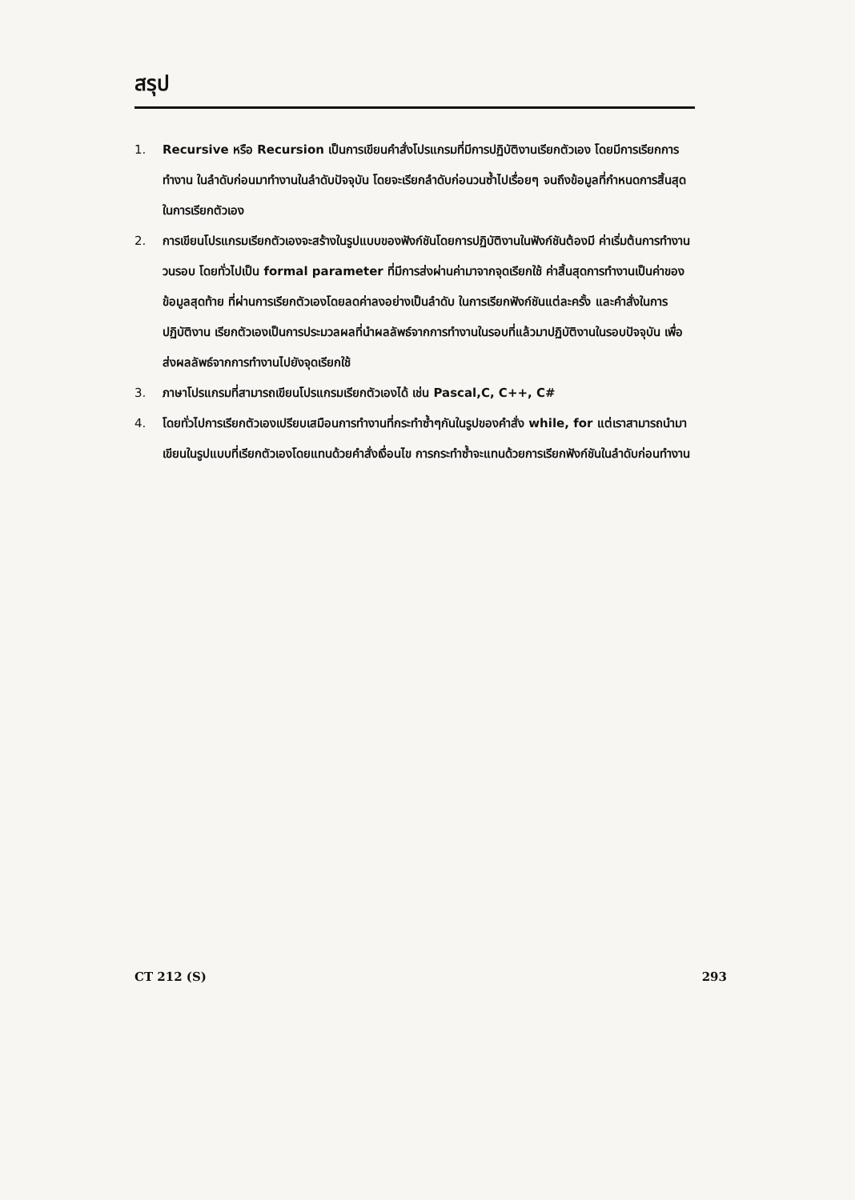สรุป
1. Recursive หรือ Recursion เป็นการเขียนคำสั่งโปรแกรมที่มีการปฏิบัติงานเรียกตัวเอง โดยมีการเรียกการทำงาน ในลำดับก่อนมาทำงานในลำดับปัจจุบัน โดยจะเรียกลำดับก่อนวนซ้ำไปเรื่อยๆ จนถึงข้อมูลที่กำหนดการสิ้นสุดในการเรียกตัวเอง
2. การเขียนโปรแกรมเรียกตัวเองจะสร้างในรูปแบบของฟังก์ชันโดยการปฏิบัติงานในฟังก์ชันต้องมี ค่าเริ่มต้นการทำงานวนรอบ โดยทั่วไปเป็น formal parameter ที่มีการส่งผ่านค่ามาจากจุดเรียกใช้ ค่าสิ้นสุดการทำงานเป็นค่าของข้อมูลสุดท้าย ที่ผ่านการเรียกตัวเองโดยลดค่าลงอย่างเป็นลำดับ ในการเรียกฟังก์ชันแต่ละครั้ง และคำสั่งในการปฏิบัติงาน เรียกตัวเองเป็นการประมวลผลที่นำผลลัพธ์จากการทำงานในรอบที่แล้วมาปฏิบัติงานในรอบปัจจุบัน เพื่อส่งผลลัพธ์จากการทำงานไปยังจุดเรียกใช้
3. ภาษาโปรแกรมที่สามารถเขียนโปรแกรมเรียกตัวเองได้ เช่น Pascal,C, C++, C#
4. โดยทั่วไปการเรียกตัวเองเปรียบเสมือนการทำงานที่กระทำซ้ำๆกันในรูปของคำสั่ง while, for แต่เราสามารถนำมาเขียนในรูปแบบที่เรียกตัวเองโดยแทนด้วยคำสั่งเงื่อนไข การกระทำซ้ำจะแทนด้วยการเรียกฟังก์ชันในลำดับก่อนทำงาน
CT 212 (S) 293